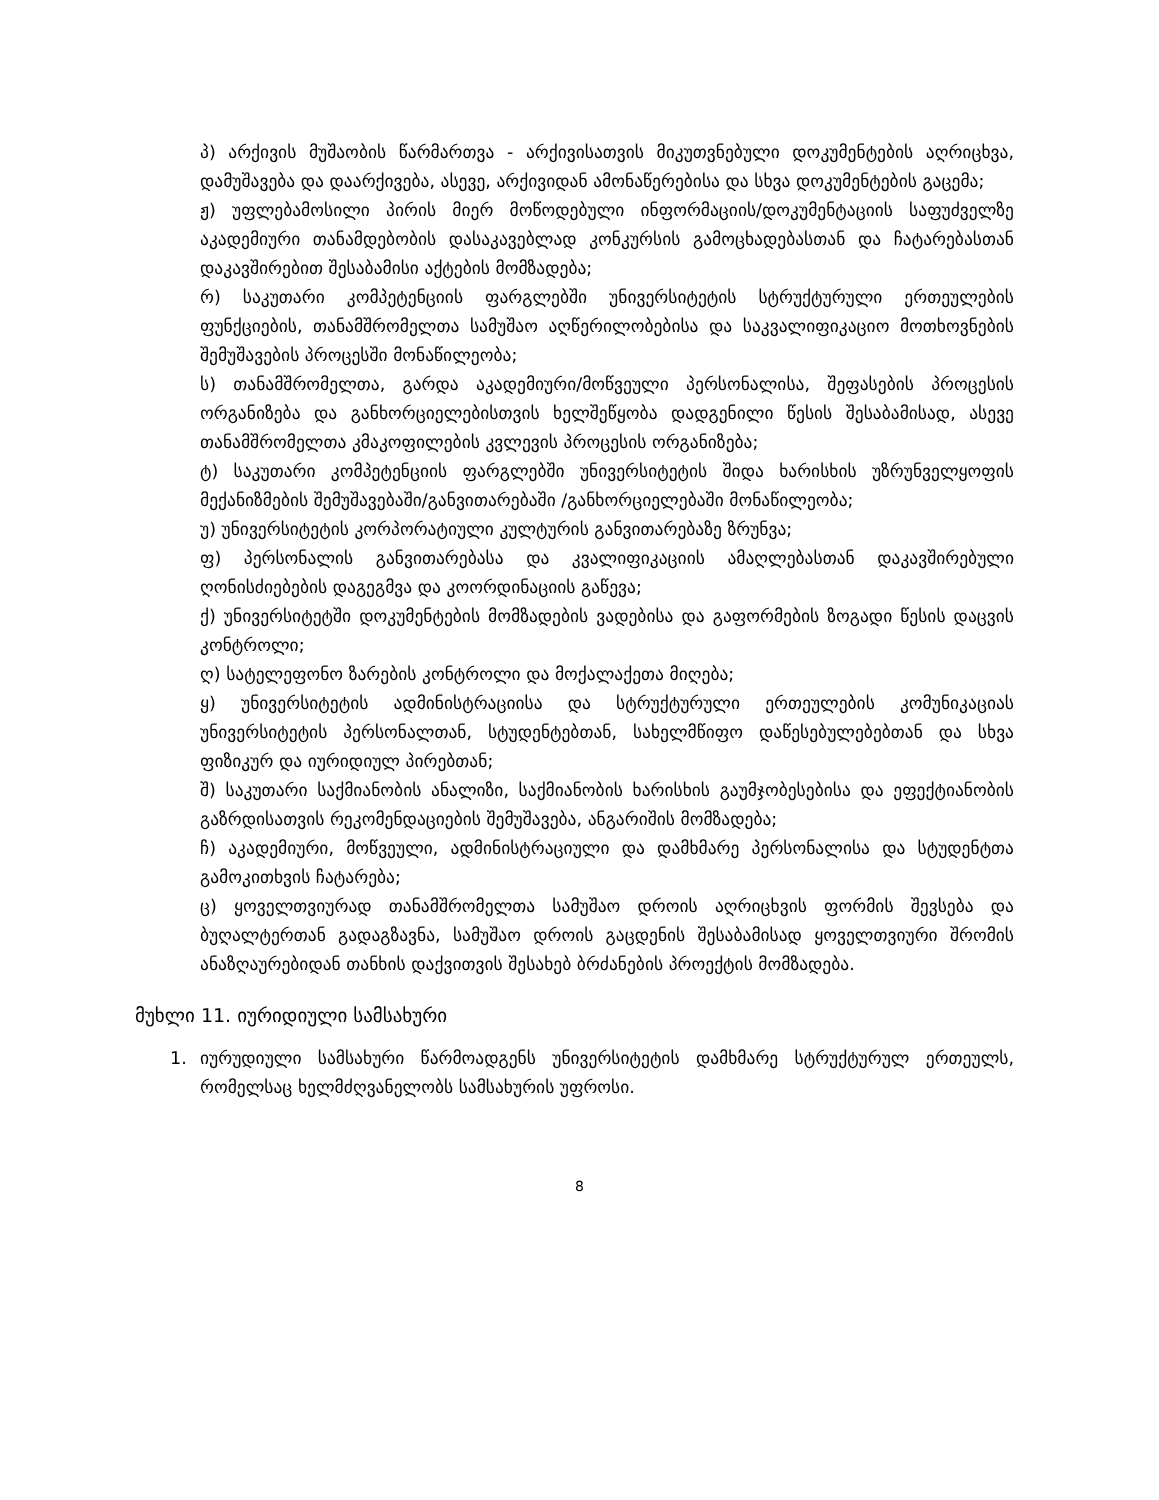პ) არქივის მუშაობის წარმართვა - არქივისათვის მიკუთვნებული დოკუმენტების აღრიცხვა, დამუშავება და დაარქივება, ასევე, არქივიდან ამონაწერებისა და სხვა დოკუმენტების გაცემა;
ჟ) უფლებამოსილი პირის მიერ მოწოდებული ინფორმაციის/დოკუმენტაციის საფუძველზე აკადემიური თანამდებობის დასაკავებლად კონკურსის გამოცხადებასთან და ჩატარებასთან დაკავშირებით შესაბამისი აქტების მომზადება;
რ) საკუთარი კომპეტენციის ფარგლებში უნივერსიტეტის სტრუქტურული ერთეულების ფუნქციების, თანამშრომელთა სამუშაო აღწერილობებისა და საკვალიფიკაციო მოთხოვნების შემუშავების პროცესში მონაწილეობა;
ს) თანამშრომელთა, გარდა აკადემიური/მოწვეული პერსონალისა, შეფასების პროცესის ორგანიზება და განხორციელებისთვის ხელშეწყობა დადგენილი წესის შესაბამისად, ასევე თანამშრომელთა კმაკოფილების კვლევის პროცესის ორგანიზება;
ტ) საკუთარი კომპეტენციის ფარგლებში უნივერსიტეტის შიდა ხარისხის უზრუნველყოფის მექანიზმების შემუშავებაში/განვითარებაში /განხორციელებაში მონაწილეობა;
უ) უნივერსიტეტის კორპორატიული კულტურის განვითარებაზე ზრუნვა;
ფ) პერსონალის განვითარებასა და კვალიფიკაციის ამაღლებასთან დაკავშირებული ღონისძიებების დაგეგმვა და კოორდინაციის გაწევა;
ქ) უნივერსიტეტში დოკუმენტების მომზადების ვადებისა და გაფორმების ზოგადი წესის დაცვის კონტროლი;
ღ) სატელეფონო ზარების კონტროლი და მოქალაქეთა მიღება;
ყ) უნივერსიტეტის ადმინისტრაციისა და სტრუქტურული ერთეულების კომუნიკაციას უნივერსიტეტის პერსონალთან, სტუდენტებთან, სახელმწიფო დაწესებულებებთან და სხვა ფიზიკურ და იურიდიულ პირებთან;
შ) საკუთარი საქმიანობის ანალიზი, საქმიანობის ხარისხის გაუმჯობესებისა და ეფექტიანობის გაზრდისათვის რეკომენდაციების შემუშავება, ანგარიშის მომზადება;
ჩ) აკადემიური, მოწვეული, ადმინისტრაციული და დამხმარე პერსონალისა და სტუდენტთა გამოკითხვის ჩატარება;
ც) ყოველთვიურად თანამშრომელთა სამუშაო დროის აღრიცხვის ფორმის შევსება და ბუღალტერთან გადაგზავნა, სამუშაო დროის გაცდენის შესაბამისად ყოველთვიური შრომის ანაზღაურებიდან თანხის დაქვითვის შესახებ ბრძანების პროექტის მომზადება.
მუხლი 11. იურიდიული სამსახური
1. იურუდიული სამსახური წარმოადგენს უნივერსიტეტის დამხმარე სტრუქტურულ ერთეულს, რომელსაც ხელმძღვანელობს სამსახურის უფროსი.
8